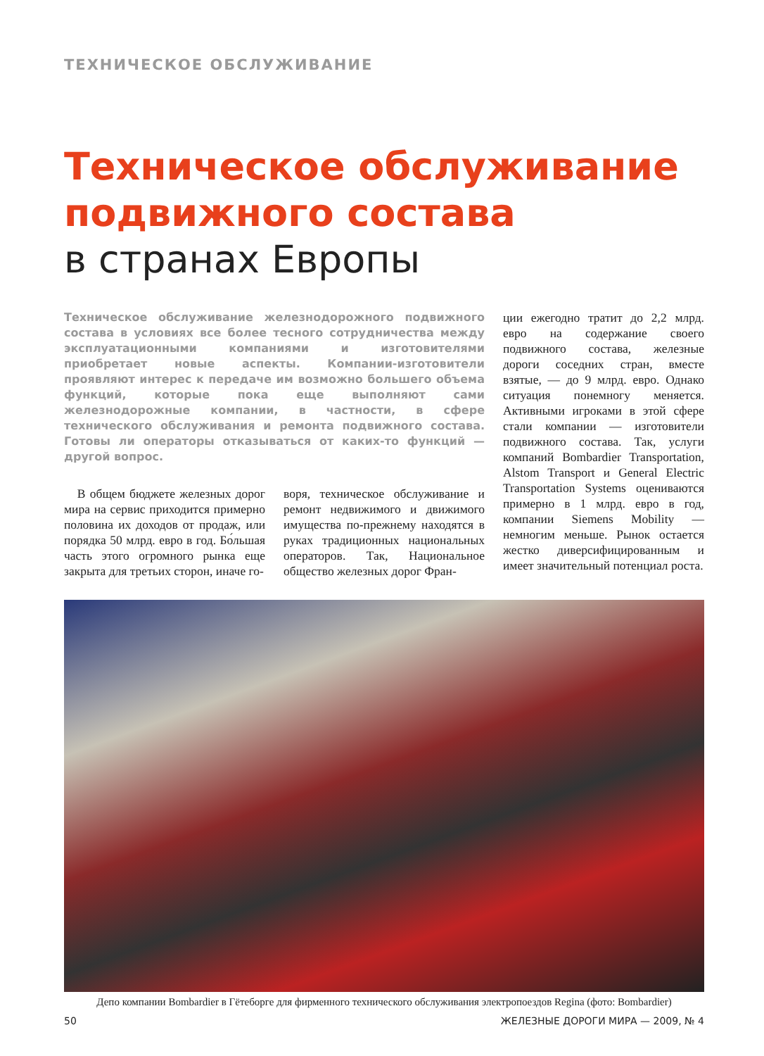ТЕХНИЧЕСКОЕ ОБСЛУЖИВАНИЕ
Техническое обслуживание подвижного состава
в странах Европы
Техническое обслуживание железнодорожного подвижного состава в условиях все более тесного сотрудничества между эксплуатационными компаниями и изготовителями приобретает новые аспекты. Компании-изготовители проявляют интерес к передаче им возможно большего объема функций, которые пока еще выполняют сами железнодорожные компании, в частности, в сфере технического обслуживания и ремонта подвижного состава. Готовы ли операторы отказываться от каких-то функций — другой вопрос.
В общем бюджете железных дорог мира на сервис приходится примерно половина их доходов от продаж, или порядка 50 млрд. евро в год. Бо́льшая часть этого огромного рынка еще закрыта для третьих сторон, иначе го-
воря, техническое обслуживание и ремонт недвижимого и движимого имущества по-прежнему находятся в руках традиционных национальных операторов. Так, Национальное общество железных дорог Фран-
ции ежегодно тратит до 2,2 млрд. евро на содержание своего подвижного состава, железные дороги соседних стран, вместе взятые, — до 9 млрд. евро. Однако ситуация понемногу меняется. Активными игроками в этой сфере стали компании — изготовители подвижного состава. Так, услуги компаний Bombardier Transportation, Alstom Transport и General Electric Transportation Systems оцениваются примерно в 1 млрд. евро в год, компании Siemens Mobility — немногим меньше. Рынок остается жестко диверсифицированным и имеет значительный потенциал роста.
Депо компании Bombardier в Гётеборге для фирменного технического обслуживания электропоездов Regina (фото: Bombardier)
50 ЖЕЛЕЗНЫЕ ДОРОГИ МИРА — 2009, № 4